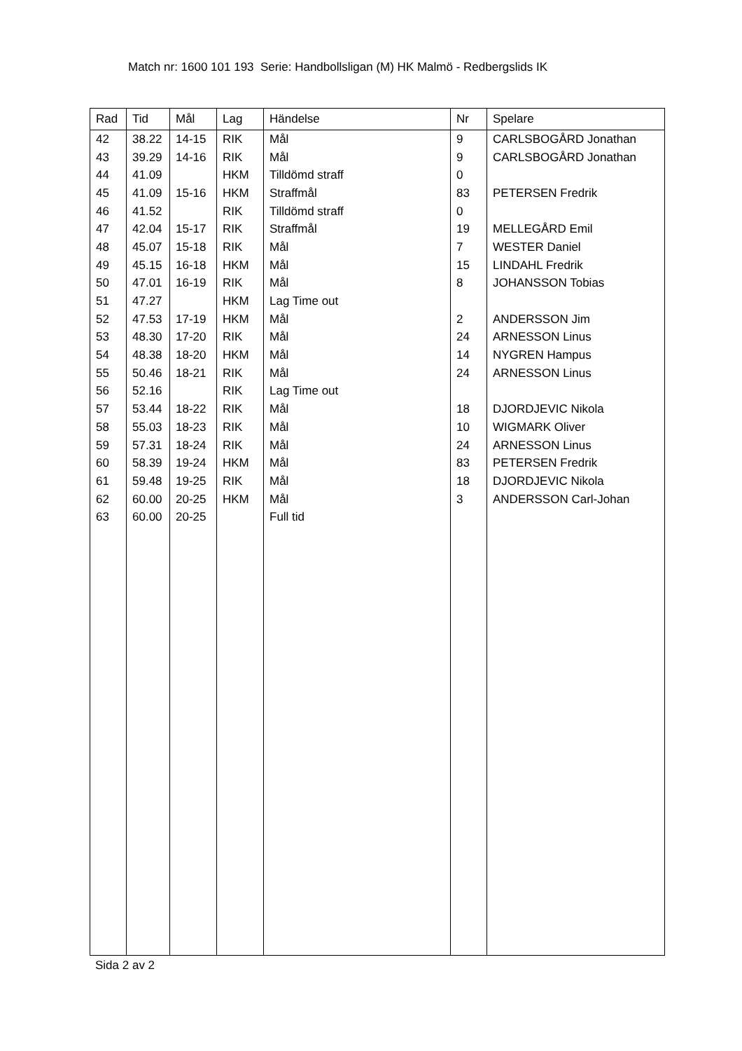Match nr: 1600 101 193 Serie: Handbollsligan (M) HK Malmö - Redbergslids IK
| Rad | Tid | Mål | Lag | Händelse | Nr | Spelare |
| --- | --- | --- | --- | --- | --- | --- |
| 42 | 38.22 | 14-15 | RIK | Mål | 9 | CARLSBOGÅRD Jonathan |
| 43 | 39.29 | 14-16 | RIK | Mål | 9 | CARLSBOGÅRD Jonathan |
| 44 | 41.09 | | HKM | Tilldömd straff | 0 | |
| 45 | 41.09 | 15-16 | HKM | Straffmål | 83 | PETERSEN Fredrik |
| 46 | 41.52 | | RIK | Tilldömd straff | 0 | |
| 47 | 42.04 | 15-17 | RIK | Straffmål | 19 | MELLEGÅRD Emil |
| 48 | 45.07 | 15-18 | RIK | Mål | 7 | WESTER Daniel |
| 49 | 45.15 | 16-18 | HKM | Mål | 15 | LINDAHL Fredrik |
| 50 | 47.01 | 16-19 | RIK | Mål | 8 | JOHANSSON Tobias |
| 51 | 47.27 | | HKM | Lag Time out | | |
| 52 | 47.53 | 17-19 | HKM | Mål | 2 | ANDERSSON Jim |
| 53 | 48.30 | 17-20 | RIK | Mål | 24 | ARNESSON Linus |
| 54 | 48.38 | 18-20 | HKM | Mål | 14 | NYGREN Hampus |
| 55 | 50.46 | 18-21 | RIK | Mål | 24 | ARNESSON Linus |
| 56 | 52.16 | | RIK | Lag Time out | | |
| 57 | 53.44 | 18-22 | RIK | Mål | 18 | DJORDJEVIC Nikola |
| 58 | 55.03 | 18-23 | RIK | Mål | 10 | WIGMARK Oliver |
| 59 | 57.31 | 18-24 | RIK | Mål | 24 | ARNESSON Linus |
| 60 | 58.39 | 19-24 | HKM | Mål | 83 | PETERSEN Fredrik |
| 61 | 59.48 | 19-25 | RIK | Mål | 18 | DJORDJEVIC Nikola |
| 62 | 60.00 | 20-25 | HKM | Mål | 3 | ANDERSSON Carl-Johan |
| 63 | 60.00 | 20-25 | | Full tid | | |
Sida 2 av 2